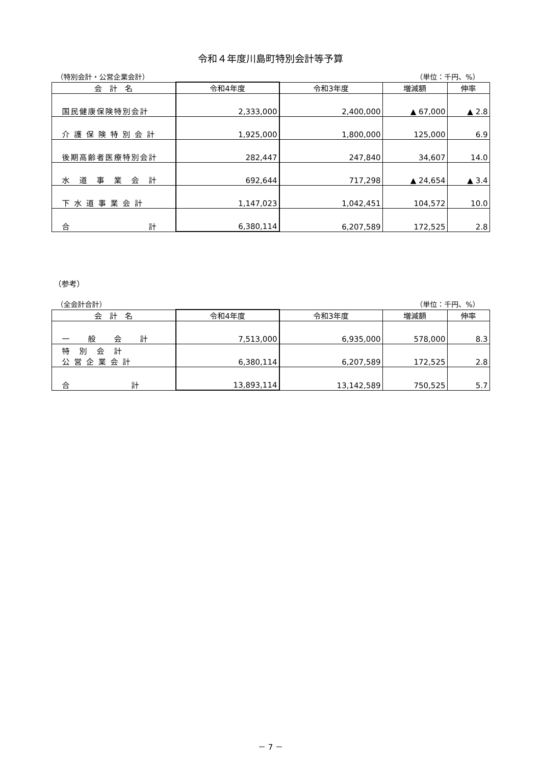令和４年度川島町特別会計等予算
（特別会計・公営企業会計） （単位：千円、%）
| 会 計 名 | 令和4年度 | 令和3年度 | 増減額 | 伸率 |
| --- | --- | --- | --- | --- |
| 国民健康保険特別会計 | 2,333,000 | 2,400,000 | ▲ 67,000 | ▲ 2.8 |
| 介 護 保 険 特 別 会 計 | 1,925,000 | 1,800,000 | 125,000 | 6.9 |
| 後期高齢者医療特別会計 | 282,447 | 247,840 | 34,607 | 14.0 |
| 水 道 事 業 会 計 | 692,644 | 717,298 | ▲ 24,654 | ▲ 3.4 |
| 下 水 道 事 業 会 計 | 1,147,023 | 1,042,451 | 104,572 | 10.0 |
| 合 計 | 6,380,114 | 6,207,589 | 172,525 | 2.8 |
（参考）
（全会計合計） （単位：千円、%）
| 会 計 名 | 令和4年度 | 令和3年度 | 増減額 | 伸率 |
| --- | --- | --- | --- | --- |
| 一 般 会 計 | 7,513,000 | 6,935,000 | 578,000 | 8.3 |
| 特 別 会 計 公 営 企 業 会 計 | 6,380,114 | 6,207,589 | 172,525 | 2.8 |
| 合 計 | 13,893,114 | 13,142,589 | 750,525 | 5.7 |
－ 7 －